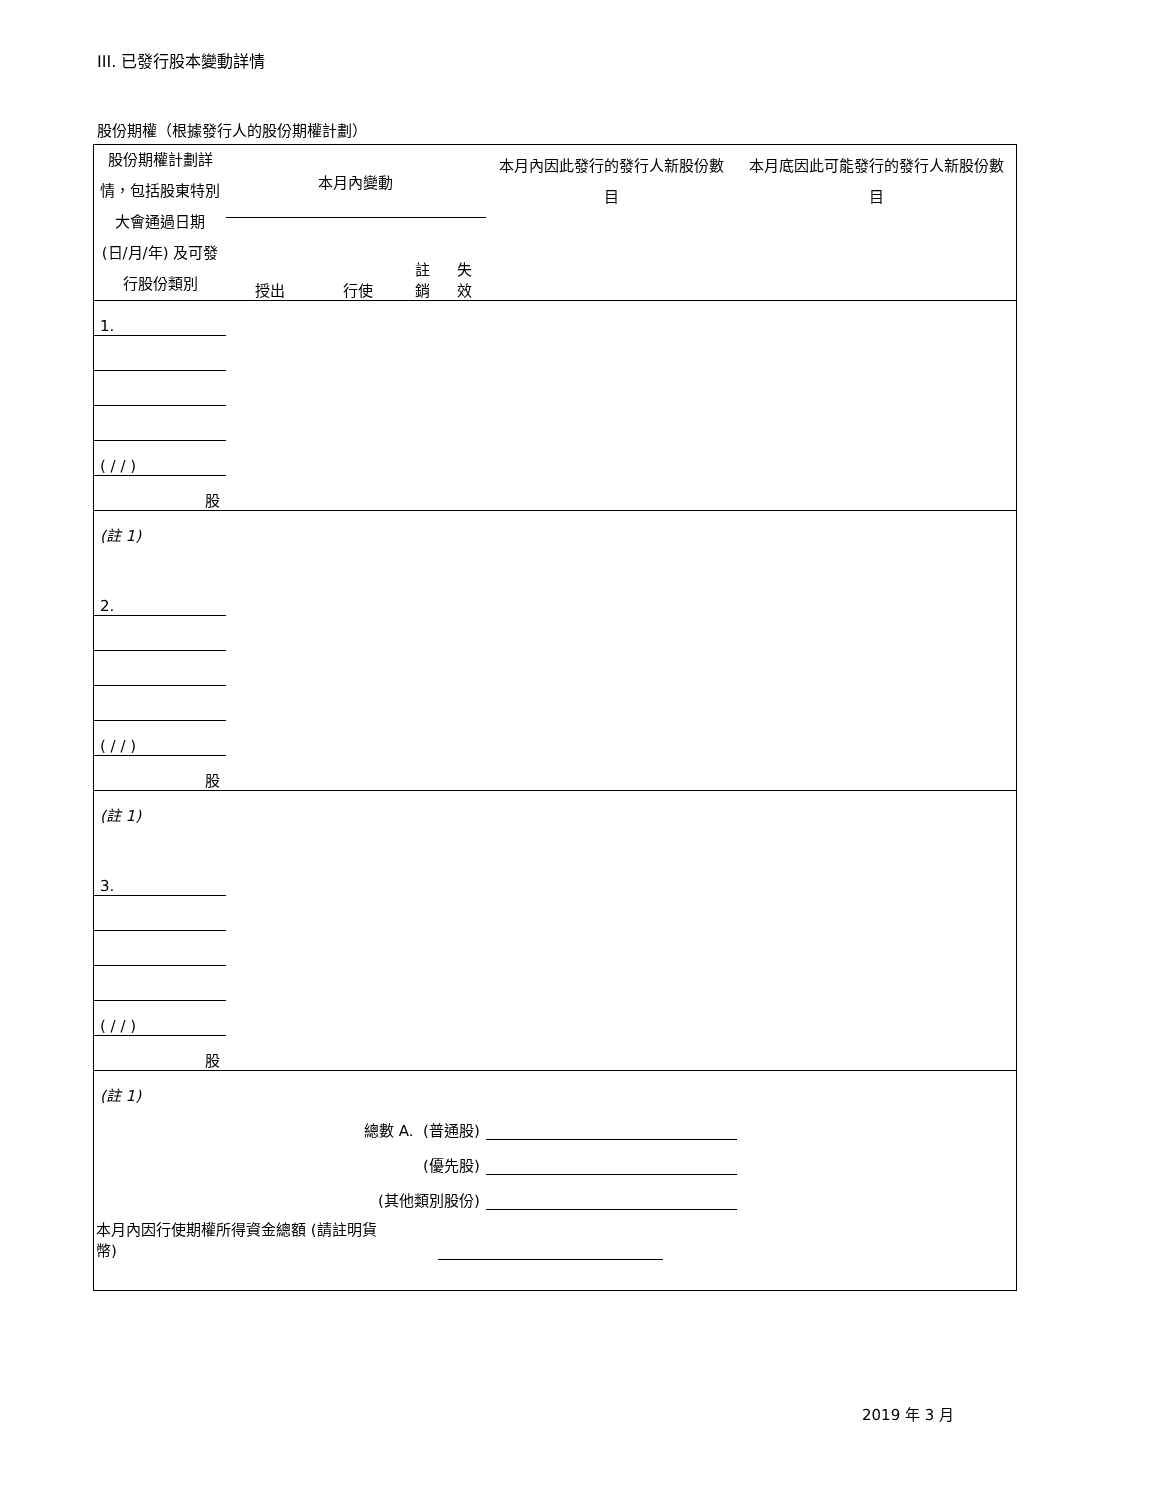III. 已發行股本變動詳情
股份期權（根據發行人的股份期權計劃）
| 股份期權計劃詳情，包括股東特別大會通過日期 (日/月/年) 及可發行股份類別 | 本月內變動 | | | | 本月內因此發行的發行人新股份數目 | 本月底因此可能發行的發行人新股份數目 |
| | 授出 | 行使 | 註銷 | 失效 | | |
| 1. | | | | | | |
| ( / / ) | | | | | | |
| 股 | | | | | | |
| (註 1) | | | | | | |
| 2. | | | | | | |
| ( / / ) | | | | | | |
| 股 | | | | | | |
| (註 1) | | | | | | |
| 3. | | | | | | |
| ( / / ) | | | | | | |
| 股 | | | | | | |
| (註 1) | | | | | | |
| 總數 A. (普通股) | | | | | | |
| (優先股) | | | | | | |
| (其他類別股份) | | | | | | |
| 本月內因行使期權所得資金總額 (請註明貨幣) | | | | | | |
2019 年 3 月